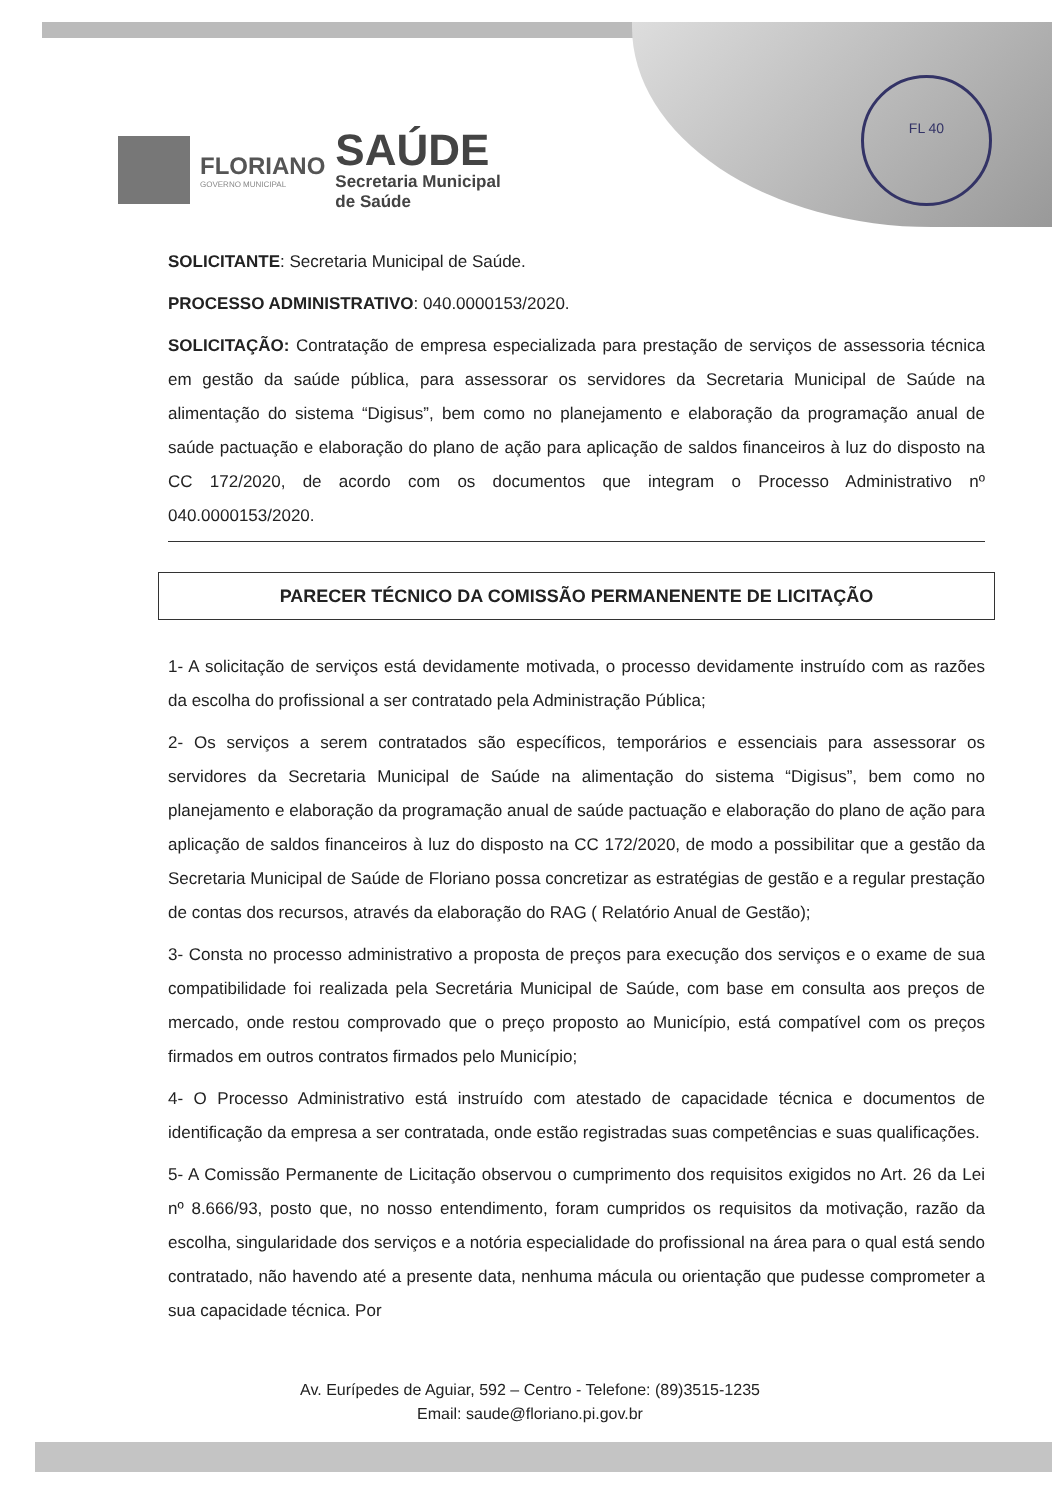FLORIANO
GOVERNO MUNICIPAL
SAÚDE
Secretaria Municipal
de Saúde
FL 40
SOLICITANTE: Secretaria Municipal de Saúde.
PROCESSO ADMINISTRATIVO: 040.0000153/2020.
SOLICITAÇÃO: Contratação de empresa especializada para prestação de serviços de assessoria técnica em gestão da saúde pública, para assessorar os servidores da Secretaria Municipal de Saúde na alimentação do sistema “Digisus”, bem como no planejamento e elaboração da programação anual de saúde pactuação e elaboração do plano de ação para aplicação de saldos financeiros à luz do disposto na CC 172/2020, de acordo com os documentos que integram o Processo Administrativo nº 040.0000153/2020.
PARECER TÉCNICO DA COMISSÃO PERMANENENTE DE LICITAÇÃO
1- A solicitação de serviços está devidamente motivada, o processo devidamente instruído com as razões da escolha do profissional a ser contratado pela Administração Pública;
2- Os serviços a serem contratados são específicos, temporários e essenciais para assessorar os servidores da Secretaria Municipal de Saúde na alimentação do sistema “Digisus”, bem como no planejamento e elaboração da programação anual de saúde pactuação e elaboração do plano de ação para aplicação de saldos financeiros à luz do disposto na CC 172/2020, de modo a possibilitar que a gestão da Secretaria Municipal de Saúde de Floriano possa concretizar as estratégias de gestão e a regular prestação de contas dos recursos, através da elaboração do RAG ( Relatório Anual de Gestão);
3- Consta no processo administrativo a proposta de preços para execução dos serviços e o exame de sua compatibilidade foi realizada pela Secretária Municipal de Saúde, com base em consulta aos preços de mercado, onde restou comprovado que o preço proposto ao Município, está compatível com os preços firmados em outros contratos firmados pelo Município;
4- O Processo Administrativo está instruído com atestado de capacidade técnica e documentos de identificação da empresa a ser contratada, onde estão registradas suas competências e suas qualificações.
5- A Comissão Permanente de Licitação observou o cumprimento dos requisitos exigidos no Art. 26 da Lei nº 8.666/93, posto que, no nosso entendimento, foram cumpridos os requisitos da motivação, razão da escolha, singularidade dos serviços e a notória especialidade do profissional na área para o qual está sendo contratado, não havendo até a presente data, nenhuma mácula ou orientação que pudesse comprometer a sua capacidade técnica. Por
Av. Eurípedes de Aguiar, 592 – Centro - Telefone: (89)3515-1235
Email: saude@floriano.pi.gov.br